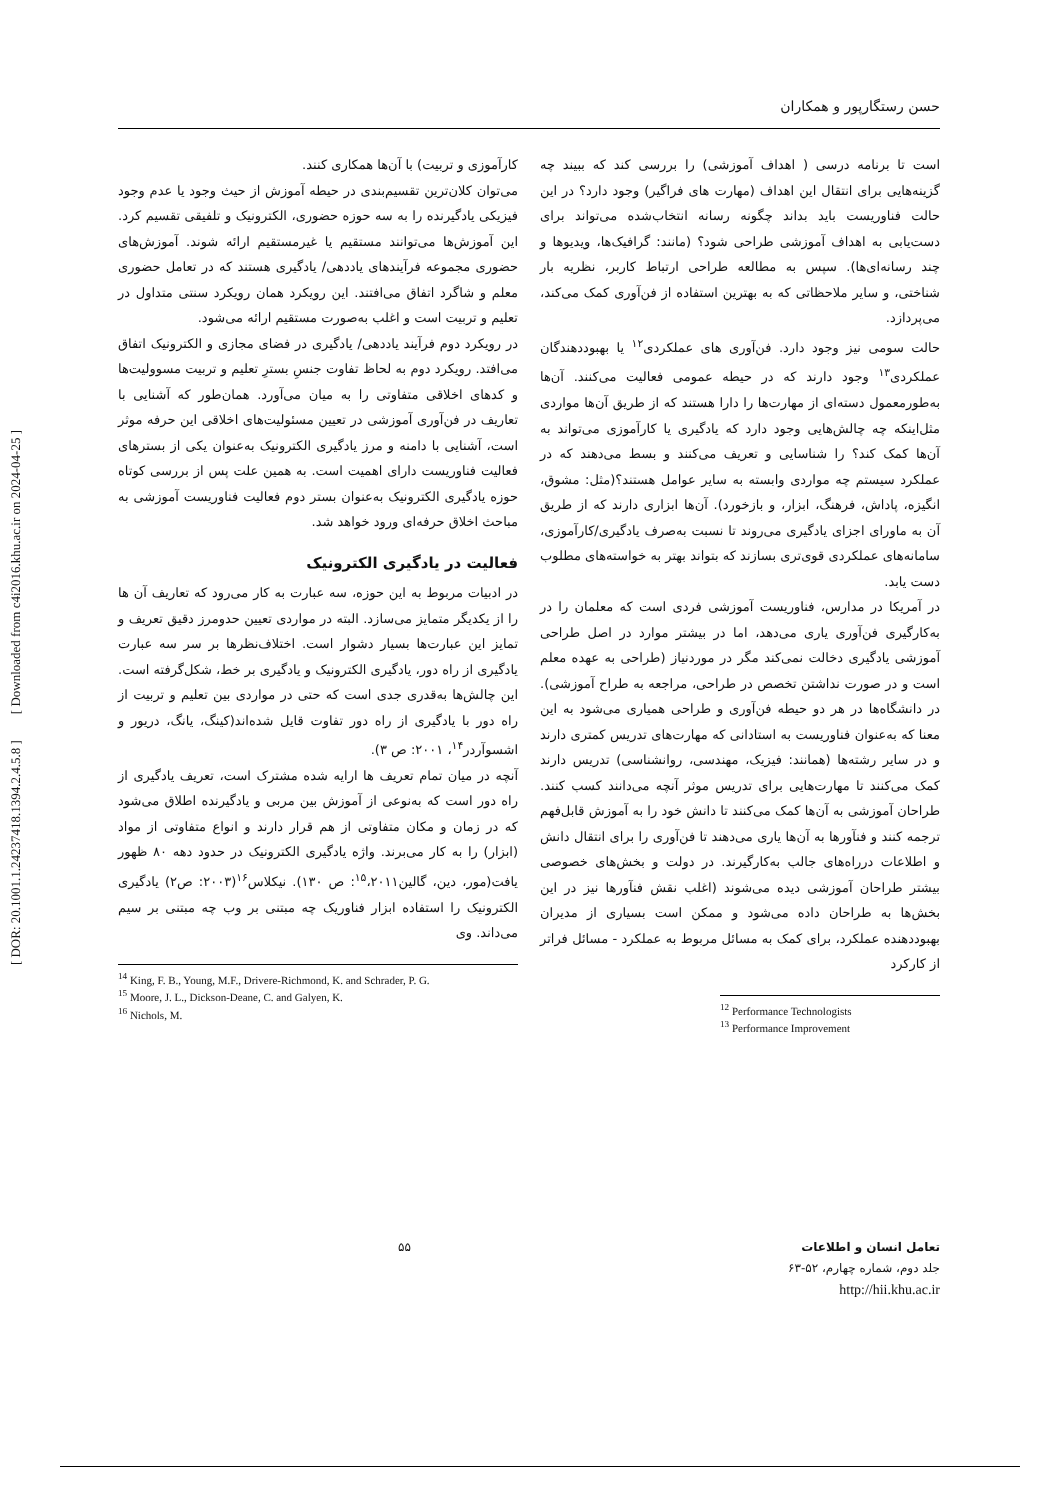حسن رستگارپور و همکاران
است تا برنامه درسی ( اهداف آموزشی) را بررسی کند که ببیند چه گزینه‌هایی برای انتقال این اهداف (مهارت های فراگیر) وجود دارد؟ در این حالت فناوریست باید بداند چگونه رسانه انتخاب‌شده می‌تواند برای دست‌یابی به اهداف آموزشی طراحی شود؟ (مانند: گرافیک‌ها، ویدیوها و چند رسانه‌ای‌ها). سپس به مطالعه طراحی ارتباط کاربر، نظریه بار شناختی، و سایر ملاحظاتی که به بهترین استفاده از فن‌آوری کمک می‌کند، می‌پردازد.
حالت سومی نیز وجود دارد. فن‌آوری های عملکردی<sup>۱۲</sup> یا بهبوددهندگان عملکردی<sup>۱۳</sup> وجود دارند که در حیطه عمومی فعالیت می‌کنند. آن‌ها به‌طورمعمول دسته‌ای از مهارت‌ها را دارا هستند که از طریق آن‌ها مواردی مثل‌اینکه چه چالش‌هایی وجود دارد که یادگیری یا کارآموزی می‌تواند به آن‌ها کمک کند؟ را شناسایی و تعریف می‌کنند و بسط می‌دهند که در عملکرد سیستم چه مواردی وابسته به سایر عوامل هستند؟(مثل: مشوق، انگیزه، پاداش، فرهنگ، ابزار، و بازخورد). آن‌ها ابزاری دارند که از طریق آن به ماورای اجزای یادگیری می‌روند تا نسبت به‌صرف یادگیری/کارآموزی، سامانه‌های عملکردی قوی‌تری بسازند که بتواند بهتر به خواسته‌های مطلوب دست یابد.
در آمریکا در مدارس، فناوریست آموزشی فردی است که معلمان را در به‌کارگیری فن‌آوری یاری می‌دهد، اما در بیشتر موارد در اصل طراحی آموزشی یادگیری دخالت نمی‌کند مگر در موردنیاز (طراحی به عهده معلم است و در صورت نداشتن تخصص در طراحی، مراجعه به طراح آموزشی). در دانشگاه‌ها در هر دو حیطه فن‌آوری و طراحی همیاری می‌شود به این معنا که به‌عنوان فناوریست به استادانی که مهارت‌های تدریس کمتری دارند و در سایر رشته‌ها (همانند: فیزیک، مهندسی، روانشناسی) تدریس دارند کمک می‌کنند تا مهارت‌هایی برای تدریس موثر آنچه می‌دانند کسب کنند. طراحان آموزشی به آن‌ها کمک می‌کنند تا دانش خود را به آموزش قابل‌فهم ترجمه کنند و فنآورها به آن‌ها یاری می‌دهند تا فن‌آوری را برای انتقال دانش و اطلاعات درراه‌های جالب به‌کارگیرند. در دولت و بخش‌های خصوصی بیشتر طراحان آموزشی دیده می‌شوند (اغلب نقش فنآورها نیز در این بخش‌ها به طراحان داده می‌شود و ممکن است بسیاری از مدیران بهبوددهنده عملکرد، برای کمک به مسائل مربوط به عملکرد - مسائل فراتر از کارکرد
<sup>12</sup> Performance Technologists
<sup>13</sup> Performance Improvement
کارآموزی و تربیت) با آن‌ها همکاری کنند.
می‌توان کلان‌ترین تقسیم‌بندی در حیطه آموزش از حیث وجود یا عدم وجود فیزیکی یادگیرنده را به سه حوزه حضوری، الکترونیک و تلفیقی تقسیم کرد. این آموزش‌ها می‌توانند مستقیم یا غیرمستقیم ارائه شوند. آموزش‌های حضوری مجموعه فرآیندهای یاددهی/ یادگیری هستند که در تعامل حضوری معلم و شاگرد اتفاق می‌افتند. این رویکرد همان رویکرد سنتی متداول در تعلیم و تربیت است و اغلب به‌صورت مستقیم ارائه می‌شود.
در رویکرد دوم فرآیند یاددهی/ یادگیری در فضای مجازی و الکترونیک اتفاق می‌افتد. رویکرد دوم به لحاظ تفاوت جنسِ بسترِ تعلیم و تربیت مسوولیت‌ها و کدهای اخلاقی متفاوتی را به میان می‌آورد. همان‌طور که آشنایی با تعاریف در فن‌آوری آموزشی در تعیین مسئولیت‌های اخلاقی این حرفه موثر است، آشنایی با دامنه و مرز یادگیری الکترونیک به‌عنوان یکی از بسترهای فعالیت فناوریست دارای اهمیت است. به همین علت پس از بررسی کوتاه حوزه یادگیری الکترونیک به‌عنوان بستر دوم فعالیت فناوریست آموزشی به مباحث اخلاق حرفه‌ای ورود خواهد شد.
فعالیت در یادگیری الکترونیک
در ادبیات مربوط به این حوزه، سه عبارت به کار می‌رود که تعاریف آن ها را از یکدیگر متمایز می‌سازد. البته در مواردی تعیین حدومرز دقیق تعریف و تمایز این عبارت‌ها بسیار دشوار است. اختلاف‌نظرها بر سر سه عبارت یادگیری از راه دور، یادگیری الکترونیک و یادگیری بر خط، شکل‌گرفته است. این چالش‌ها به‌قدری جدی است که حتی در مواردی بین تعلیم و تربیت از راه دور با یادگیری از راه دور تفاوت قایل شده‌اند(کینگ، یانگ، دریور و اشسوآردر<sup>۱۴</sup>، ۲۰۰۱: ص ۳).
آنچه در میان تمام تعریف ها ارایه شده مشترک است، تعریف یادگیری از راه دور است که به‌نوعی از آموزش بین مربی و یادگیرنده اطلاق می‌شود که در زمان و مکان متفاوتی از هم قرار دارند و انواع متفاوتی از مواد (ابزار) را به کار می‌برند. واژه یادگیری الکترونیک در حدود دهه ۸۰ ظهور یافت(مور، دین، گالین<sup>۱۵</sup>،۲۰۱۱: ص ۱۳۰). نیکلاس<sup>۱۶</sup>(۲۰۰۳: ص۲) یادگیری الکترونیک را استفاده ابزار فناوریک چه مبتنی بر وب چه مبتنی بر سیم می‌داند. وی
<sup>14</sup> King, F. B., Young, M.F., Drivere-Richmond, K. and Schrader, P. G.
<sup>15</sup> Moore, J. L., Dickson-Deane, C. and Galyen, K.
<sup>16</sup> Nichols, M.
[ DOR: 20.1001.1.24237418.1394.2.4.5.8 ] [ Downloaded from c4i2016.khu.ac.ir on 2024-04-25 ]
تعامل انسان و اطلاعات
جلد دوم، شماره چهارم، ۵۲-۶۳
http://hii.khu.ac.ir
۵۵